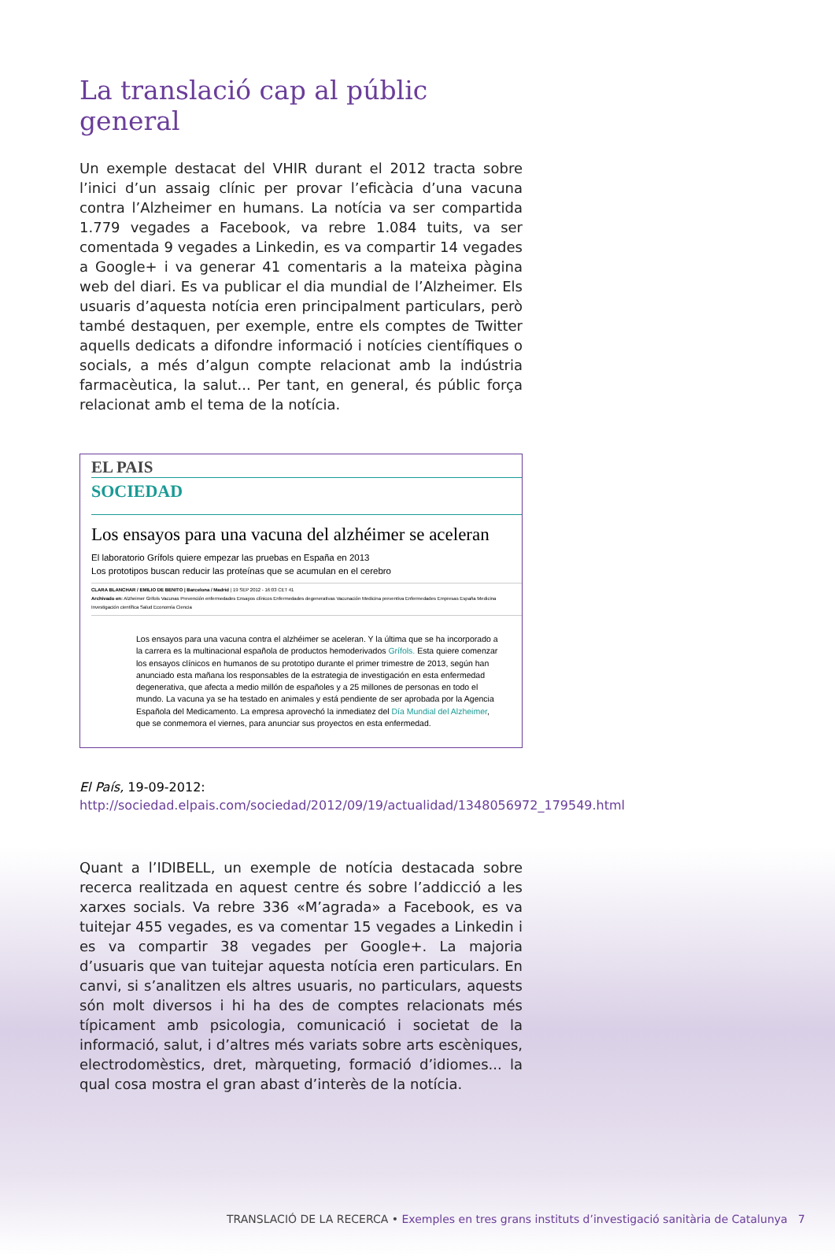La translació cap al públic general
Un exemple destacat del VHIR durant el 2012 tracta sobre l’inici d’un assaig clínic per provar l’eficàcia d’una vacuna contra l’Alzheimer en humans. La notícia va ser compartida 1.779 vegades a Facebook, va rebre 1.084 tuits, va ser comentada 9 vegades a Linkedin, es va compartir 14 vegades a Google+ i va generar 41 comentaris a la mateixa pàgina web del diari. Es va publicar el dia mundial de l’Alzheimer. Els usuaris d’aquesta notícia eren principalment particulars, però també destaquen, per exemple, entre els comptes de Twitter aquells dedicats a difondre informació i notícies científiques o socials, a més d’algun compte relacionat amb la indústria farmacèutica, la salut... Per tant, en general, és públic força relacionat amb el tema de la notícia.
EL PAIS
SOCIEDAD
Los ensayos para una vacuna del alzhéimer se aceleran
El laboratorio Grífols quiere empezar las pruebas en España en 2013
Los prototipos buscan reducir las proteínas que se acumulan en el cerebro
CLARA BLANCHAR / EMILIO DE BENITO | Barcelona / Madrid | 19 SEP 2012 - 16:03 CET 41
Archivado en: Alzheimer Grifols Vacunas Prevención enfermedades Ensayos clínicos Enfermedades degenerativas Vacunación Medicina preventiva Enfermedades Empresas España Medicina Investigación científica Salud Economía Ciencia
Los ensayos para una vacuna contra el alzhéimer se aceleran. Y la última que se ha incorporado a la carrera es la multinacional española de productos hemoderivados Grífols. Esta quiere comenzar los ensayos clínicos en humanos de su prototipo durante el primer trimestre de 2013, según han anunciado esta mañana los responsables de la estrategia de investigación en esta enfermedad degenerativa, que afecta a medio millón de españoles y a 25 millones de personas en todo el mundo. La vacuna ya se ha testado en animales y está pendiente de ser aprobada por la Agencia Española del Medicamento. La empresa aprovechó la inmediatez del Día Mundial del Alzheimer, que se conmemora el viernes, para anunciar sus proyectos en esta enfermedad.
El País, 19-09-2012: http://sociedad.elpais.com/sociedad/2012/09/19/actualidad/1348056972_179549.html
Quant a l’IDIBELL, un exemple de notícia destacada sobre recerca realitzada en aquest centre és sobre l’addicció a les xarxes socials. Va rebre 336 «M’agrada» a Facebook, es va tuitejar 455 vegades, es va comentar 15 vegades a Linkedin i es va compartir 38 vegades per Google+. La majoria d’usuaris que van tuitejar aquesta notícia eren particulars. En canvi, si s’analitzen els altres usuaris, no particulars, aquests són molt diversos i hi ha des de comptes relacionats més típicament amb psicologia, comunicació i societat de la informació, salut, i d’altres més variats sobre arts escèniques, electrodomèstics, dret, màrqueting, formació d’idiomes... la qual cosa mostra el gran abast d’interès de la notícia.
TRANSLACIÓ DE LA RECERCA • Exemples en tres grans instituts d’investigació sanitària de Catalunya 7